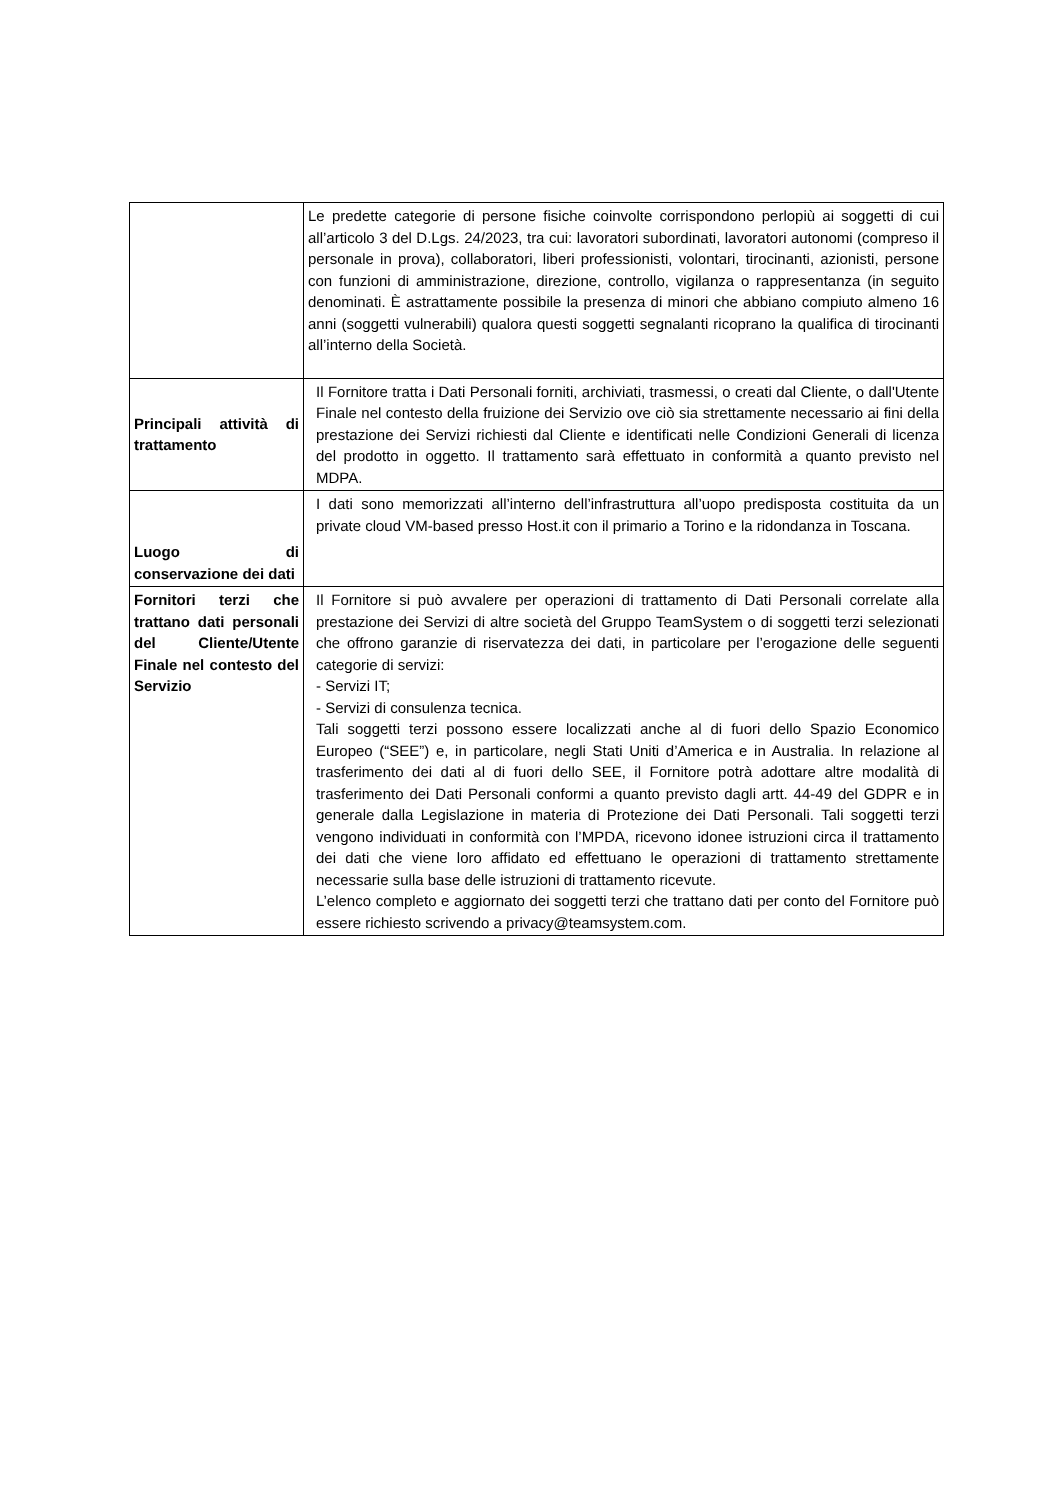| | Le predette categorie di persone fisiche coinvolte corrispondono perlopiù ai soggetti di cui all’articolo 3 del D.Lgs. 24/2023, tra cui: lavoratori subordinati, lavoratori autonomi (compreso il personale in prova), collaboratori, liberi professionisti, volontari, tirocinanti, azionisti, persone con funzioni di amministrazione, direzione, controllo, vigilanza o rappresentanza (in seguito denominati. È astrattamente possibile la presenza di minori che abbiano compiuto almeno 16 anni (soggetti vulnerabili) qualora questi soggetti segnalanti ricoprano la qualifica di tirocinanti all’interno della Società. |
| Principali attività di trattamento | Il Fornitore tratta i Dati Personali forniti, archiviati, trasmessi, o creati dal Cliente, o dall'Utente Finale nel contesto della fruizione dei Servizio ove ciò sia strettamente necessario ai fini della prestazione dei Servizi richiesti dal Cliente e identificati nelle Condizioni Generali di licenza del prodotto in oggetto. Il trattamento sarà effettuato in conformità a quanto previsto nel MDPA. |
| Luogo di conservazione dei dati | I dati sono memorizzati all’interno dell’infrastruttura all’uopo predisposta costituita da un private cloud VM-based presso Host.it con il primario a Torino e la ridondanza in Toscana. |
| Fornitori terzi che trattano dati personali del Cliente/Utente Finale nel contesto del Servizio | Il Fornitore si può avvalere per operazioni di trattamento di Dati Personali correlate alla prestazione dei Servizi di altre società del Gruppo TeamSystem o di soggetti terzi selezionati che offrono garanzie di riservatezza dei dati, in particolare per l’erogazione delle seguenti categorie di servizi: - Servizi IT; - Servizi di consulenza tecnica. Tali soggetti terzi possono essere localizzati anche al di fuori dello Spazio Economico Europeo (“SEE”) e, in particolare, negli Stati Uniti d’America e in Australia. In relazione al trasferimento dei dati al di fuori dello SEE, il Fornitore potrà adottare altre modalità di trasferimento dei Dati Personali conformi a quanto previsto dagli artt. 44-49 del GDPR e in generale dalla Legislazione in materia di Protezione dei Dati Personali. Tali soggetti terzi vengono individuati in conformità con l’MPDA, ricevono idonee istruzioni circa il trattamento dei dati che viene loro affidato ed effettuano le operazioni di trattamento strettamente necessarie sulla base delle istruzioni di trattamento ricevute. L’elenco completo e aggiornato dei soggetti terzi che trattano dati per conto del Fornitore può essere richiesto scrivendo a privacy@teamsystem.com. |